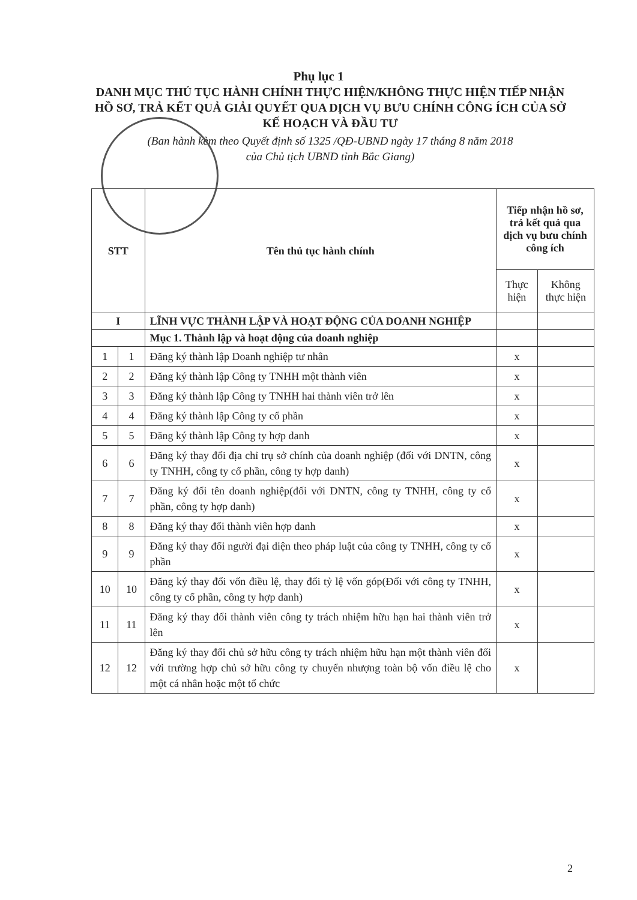Phụ lục 1
DANH MỤC THỦ TỤC HÀNH CHÍNH THỰC HIỆN/KHÔNG THỰC HIỆN TIẾP NHẬN HỒ SƠ, TRẢ KẾT QUẢ GIẢI QUYẾT QUA DỊCH VỤ BƯU CHÍNH CÔNG ÍCH CỦA SỞ KẾ HOẠCH VÀ ĐẦU TƯ
(Ban hành kèm theo Quyết định số 1325 /QĐ-UBND ngày 17 tháng 8 năm 2018
của Chủ tịch UBND tỉnh Bắc Giang)
| STT | | Tên thủ tục hành chính | Tiếp nhận hồ sơ, trả kết quả qua dịch vụ bưu chính công ích | |
| --- | --- | --- | --- | --- |
| | | | Thực hiện | Không thực hiện |
| I | | LĨNH VỰC THÀNH LẬP VÀ HOẠT ĐỘNG CỦA DOANH NGHIỆP | | |
| | | Mục 1. Thành lập và hoạt động của doanh nghiệp | | |
| 1 | 1 | Đăng ký thành lập Doanh nghiệp tư nhân | x | |
| 2 | 2 | Đăng ký thành lập Công ty TNHH một thành viên | x | |
| 3 | 3 | Đăng ký thành lập Công ty TNHH hai thành viên trở lên | x | |
| 4 | 4 | Đăng ký thành lập Công ty cổ phần | x | |
| 5 | 5 | Đăng ký thành lập Công ty hợp danh | x | |
| 6 | 6 | Đăng ký thay đổi địa chỉ trụ sở chính của doanh nghiệp (đối với DNTN, công ty TNHH, công ty cổ phần, công ty hợp danh) | x | |
| 7 | 7 | Đăng ký đổi tên doanh nghiệp(đối với DNTN, công ty TNHH, công ty cổ phần, công ty hợp danh) | x | |
| 8 | 8 | Đăng ký thay đổi thành viên hợp danh | x | |
| 9 | 9 | Đăng ký thay đổi người đại diện theo pháp luật của công ty TNHH, công ty cổ phần | x | |
| 10 | 10 | Đăng ký thay đổi vốn điều lệ, thay đổi tỷ lệ vốn góp(Đối với công ty TNHH, công ty cổ phần, công ty hợp danh) | x | |
| 11 | 11 | Đăng ký thay đổi thành viên công ty trách nhiệm hữu hạn hai thành viên trở lên | x | |
| 12 | 12 | Đăng ký thay đổi chủ sở hữu công ty trách nhiệm hữu hạn một thành viên đối với trường hợp chủ sở hữu công ty chuyển nhượng toàn bộ vốn điều lệ cho một cá nhân hoặc một tổ chức | x | |
2